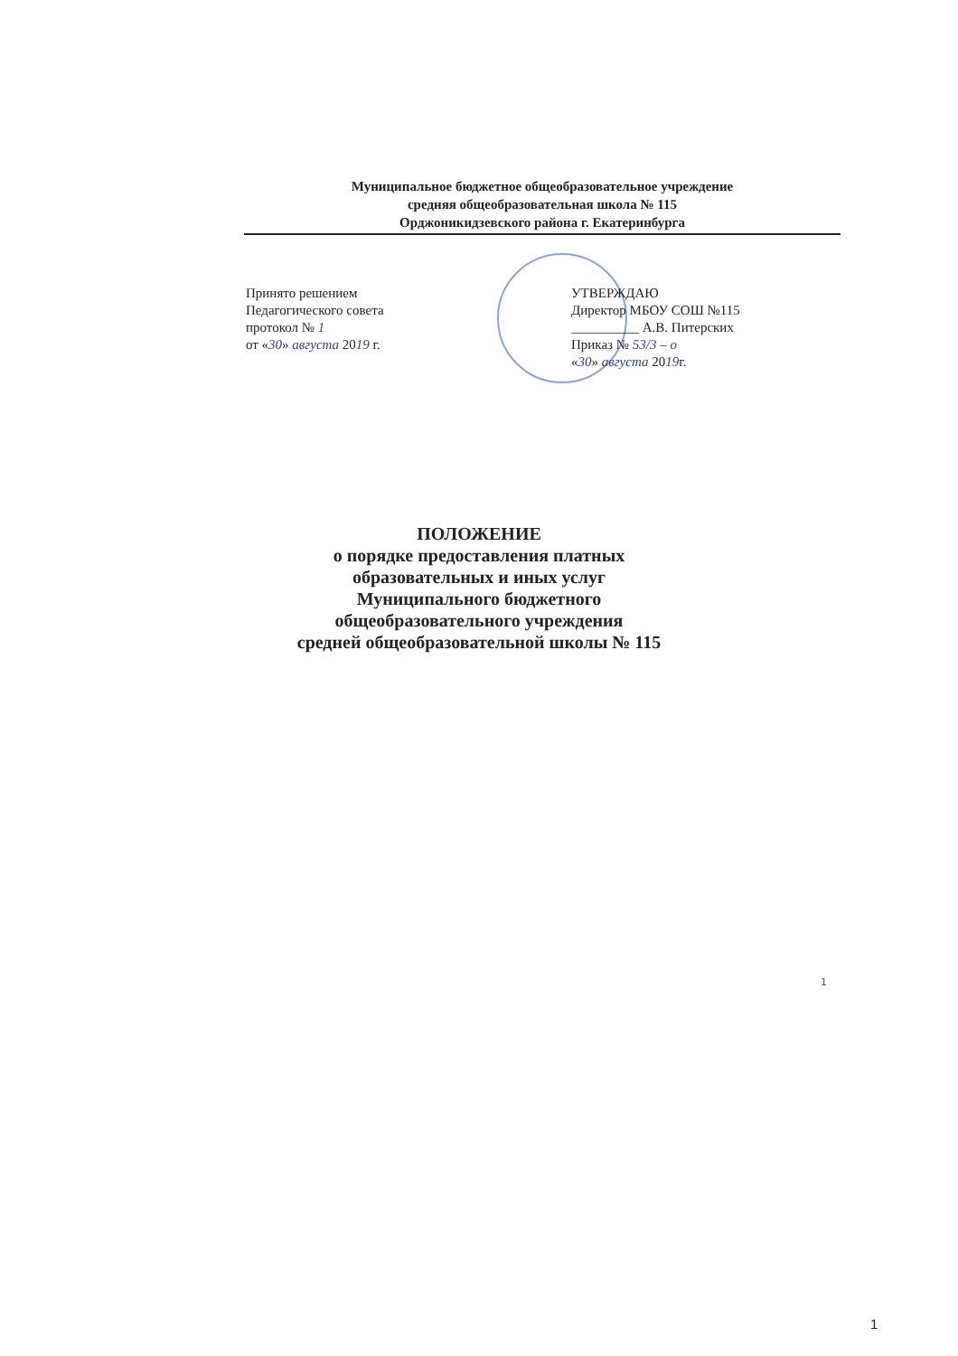Муниципальное бюджетное общеобразовательное учреждение
средняя общеобразовательная школа № 115
Орджоникидзевского района г. Екатеринбурга
Принято решением
Педагогического совета
протокол № 1
от «30» августа 2019 г.
УТВЕРЖДАЮ
Директор МБОУ СОШ №115
__________ А.В. Питерских
Приказ № 53/3 – о
«30» августа 2019г.
ПОЛОЖЕНИЕ
о порядке предоставления платных
образовательных и иных услуг
Муниципального бюджетного общеобразовательного учреждения
средней общеобразовательной школы № 115
1
1